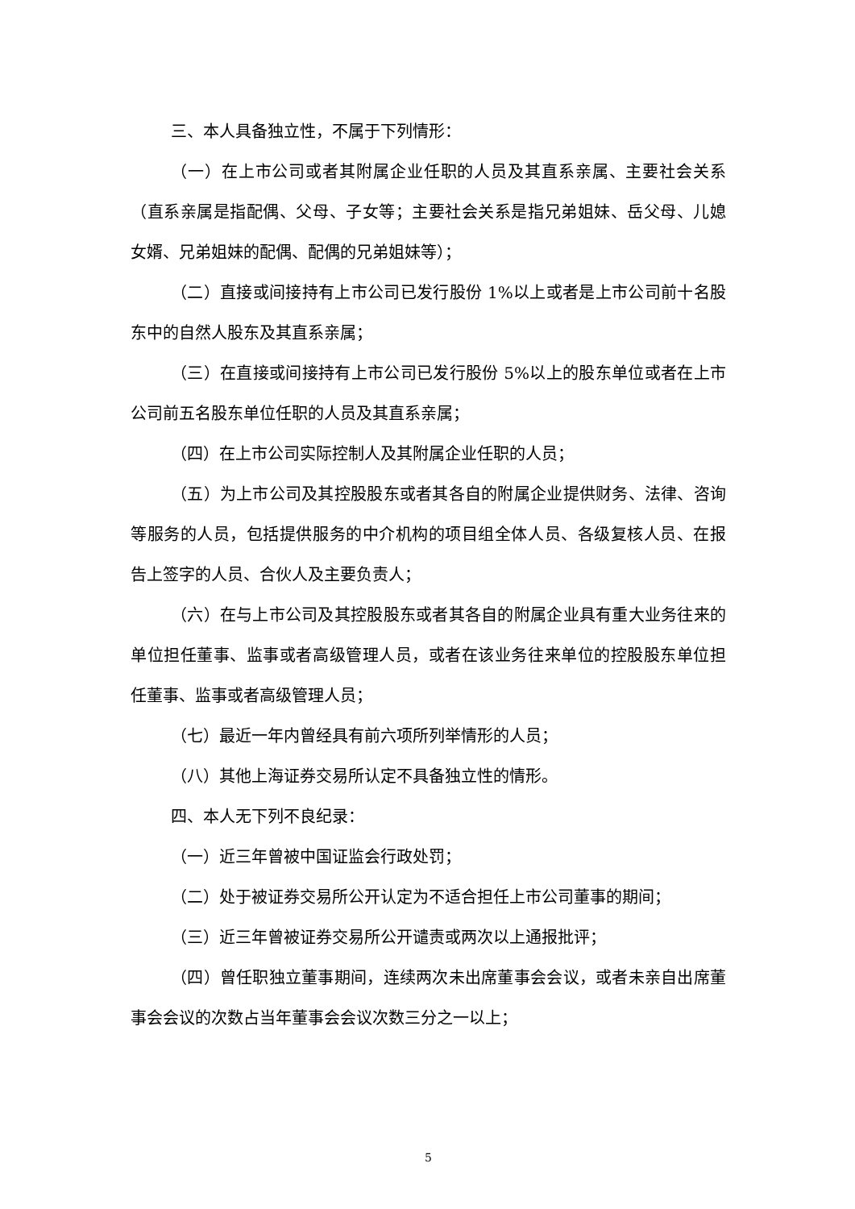三、本人具备独立性，不属于下列情形：
（一）在上市公司或者其附属企业任职的人员及其直系亲属、主要社会关系（直系亲属是指配偶、父母、子女等；主要社会关系是指兄弟姐妹、岳父母、儿媳女婿、兄弟姐妹的配偶、配偶的兄弟姐妹等）；
（二）直接或间接持有上市公司已发行股份 1%以上或者是上市公司前十名股东中的自然人股东及其直系亲属；
（三）在直接或间接持有上市公司已发行股份 5%以上的股东单位或者在上市公司前五名股东单位任职的人员及其直系亲属；
（四）在上市公司实际控制人及其附属企业任职的人员；
（五）为上市公司及其控股股东或者其各自的附属企业提供财务、法律、咨询等服务的人员，包括提供服务的中介机构的项目组全体人员、各级复核人员、在报告上签字的人员、合伙人及主要负责人；
（六）在与上市公司及其控股股东或者其各自的附属企业具有重大业务往来的单位担任董事、监事或者高级管理人员，或者在该业务往来单位的控股股东单位担任董事、监事或者高级管理人员；
（七）最近一年内曾经具有前六项所列举情形的人员；
（八）其他上海证券交易所认定不具备独立性的情形。
四、本人无下列不良纪录：
（一）近三年曾被中国证监会行政处罚；
（二）处于被证券交易所公开认定为不适合担任上市公司董事的期间；
（三）近三年曾被证券交易所公开谴责或两次以上通报批评；
（四）曾任职独立董事期间，连续两次未出席董事会会议，或者未亲自出席董事会会议的次数占当年董事会会议次数三分之一以上；
5